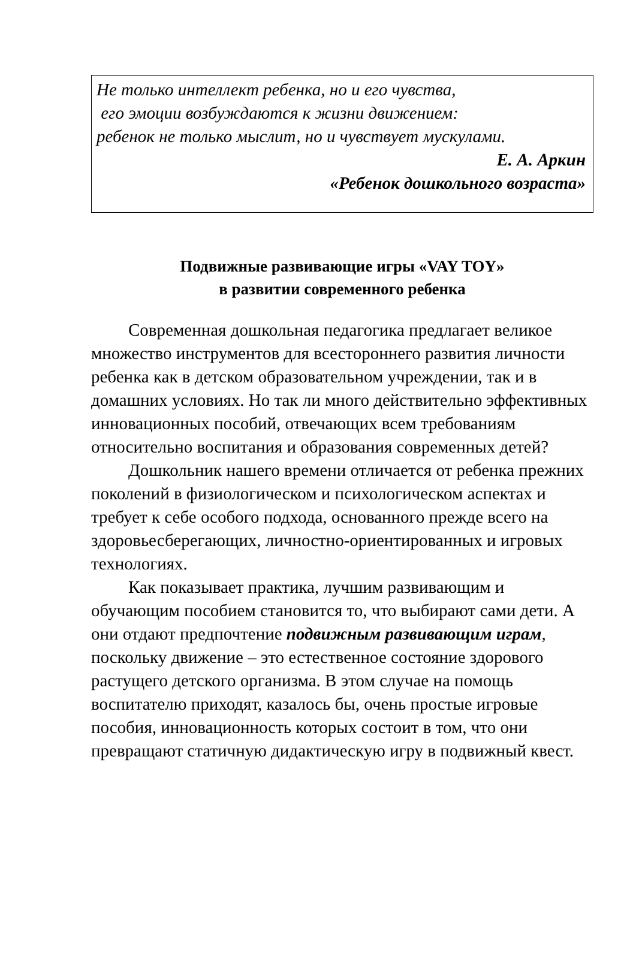Не только интеллект ребенка, но и его чувства,
его эмоции возбуждаются к жизни движением:
ребенок не только мыслит, но и чувствует мускулами.
Е. А. Аркин
«Ребенок дошкольного возраста»
Подвижные развивающие игры «VAY TOY»
в развитии современного ребенка
Современная дошкольная педагогика предлагает великое множество инструментов для всестороннего развития личности ребенка как в детском образовательном учреждении, так и в домашних условиях. Но так ли много действительно эффективных инновационных пособий, отвечающих всем требованиям относительно воспитания и образования современных детей?
Дошкольник нашего времени отличается от ребенка прежних поколений в физиологическом и психологическом аспектах и требует к себе особого подхода, основанного прежде всего на здоровьесберегающих, личностно-ориентированных и игровых технологиях.
Как показывает практика, лучшим развивающим и обучающим пособием становится то, что выбирают сами дети. А они отдают предпочтение подвижным развивающим играм, поскольку движение – это естественное состояние здорового растущего детского организма. В этом случае на помощь воспитателю приходят, казалось бы, очень простые игровые пособия, инновационность которых состоит в том, что они превращают статичную дидактическую игру в подвижный квест.